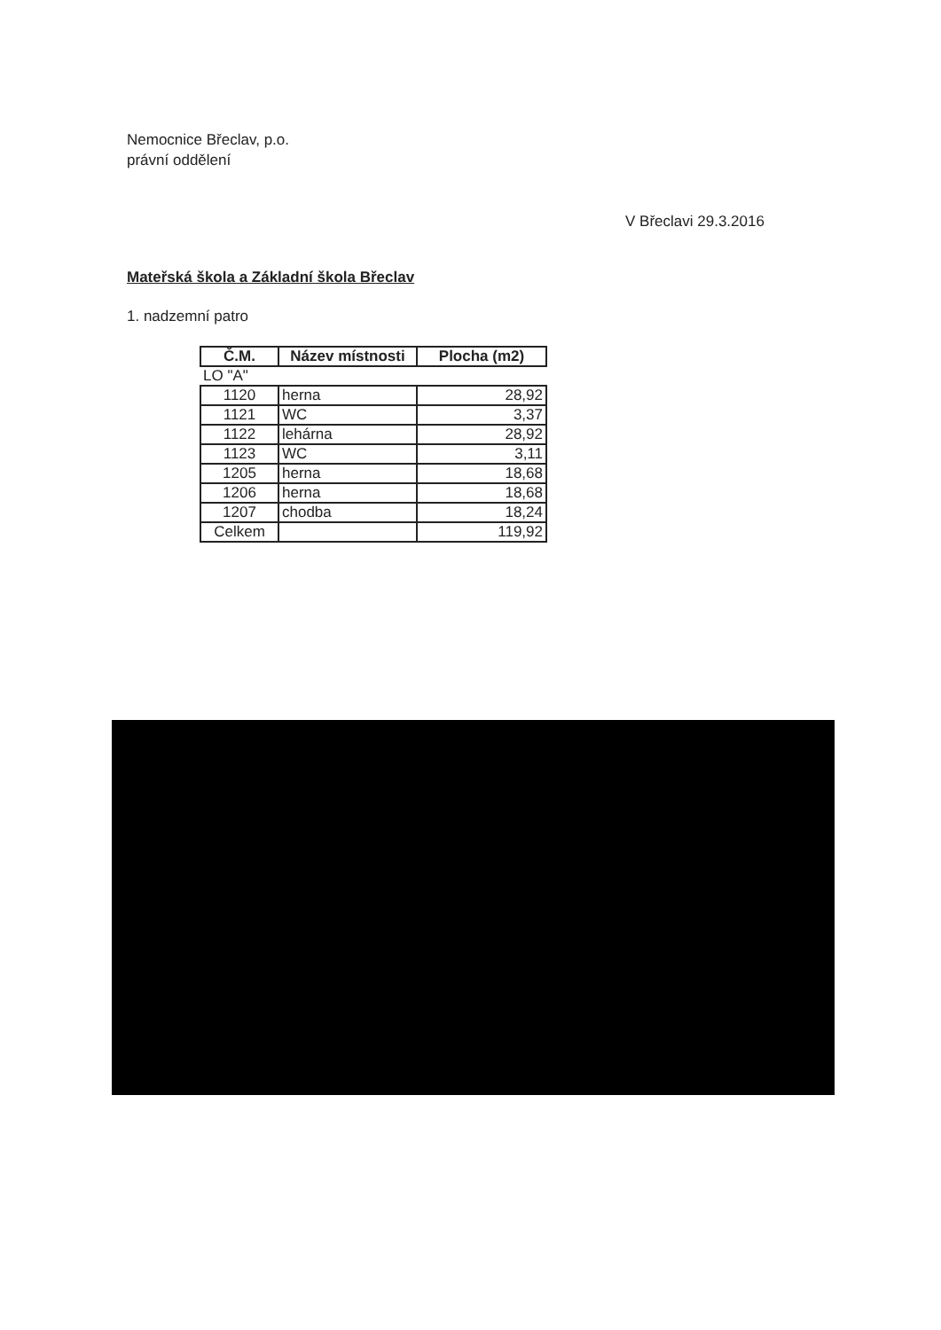Nemocnice Břeclav, p.o.
právní oddělení
V Břeclavi 29.3.2016
Mateřská škola a Základní škola Břeclav
1. nadzemní patro
| Č.M. | Název místnosti | Plocha (m2) |
| --- | --- | --- |
| LO "A" | | |
| 1120 | herna | 28,92 |
| 1121 | WC | 3,37 |
| 1122 | lehárna | 28,92 |
| 1123 | WC | 3,11 |
| 1205 | herna | 18,68 |
| 1206 | herna | 18,68 |
| 1207 | chodba | 18,24 |
| Celkem | | 119,92 |